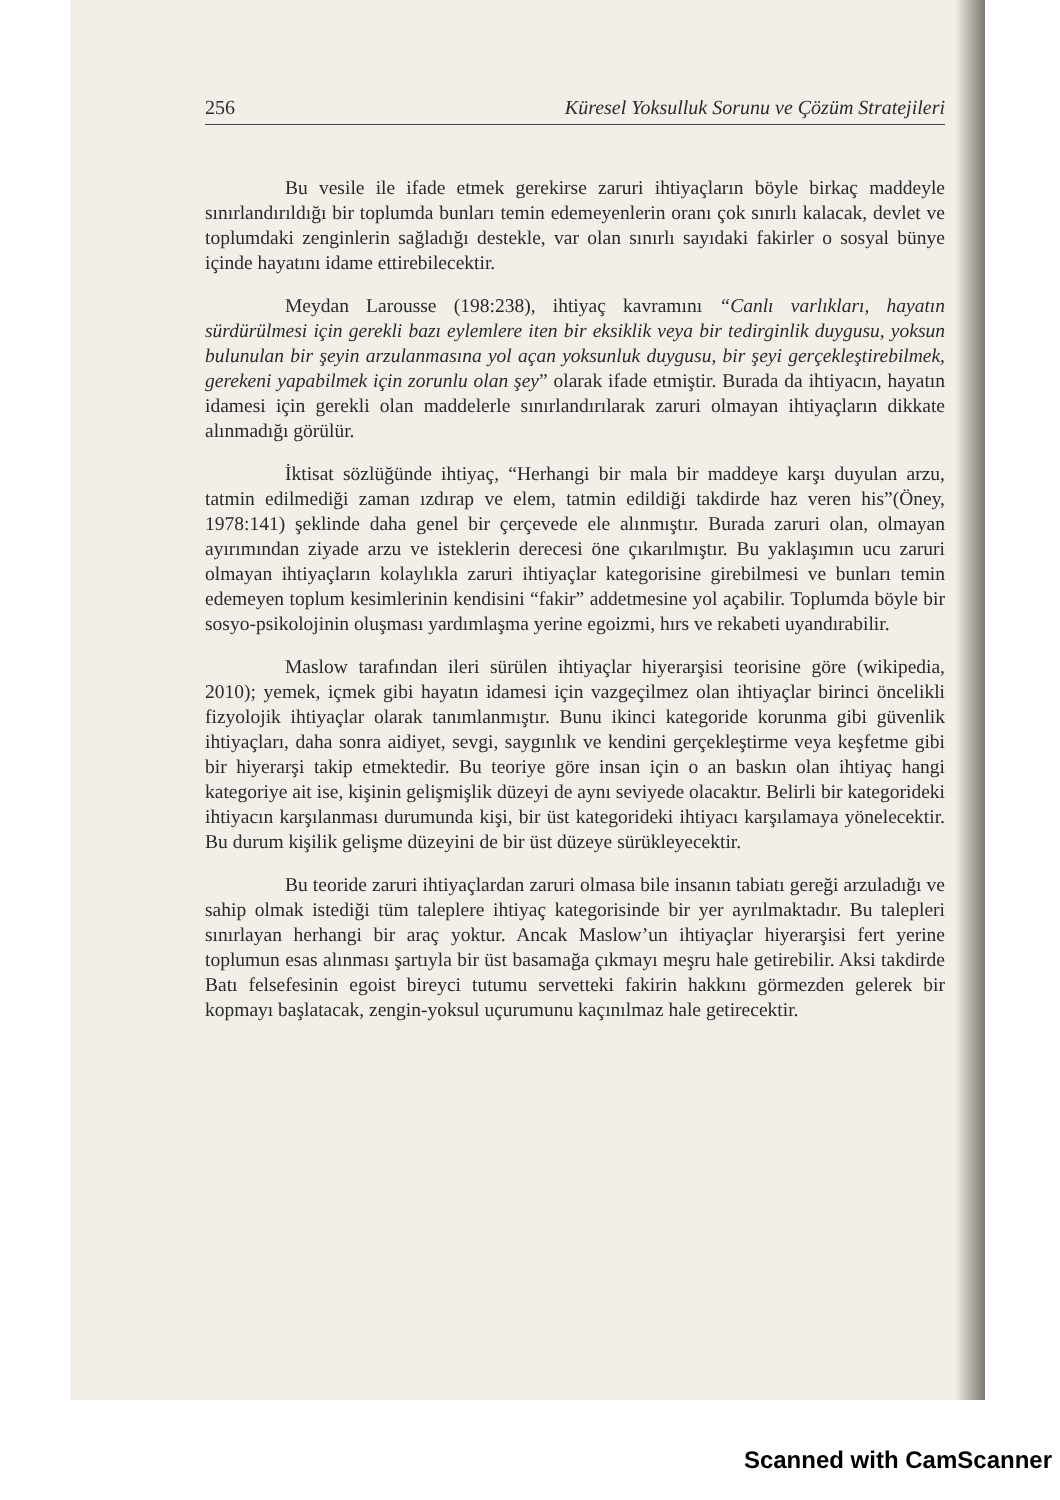256 Küresel Yoksulluk Sorunu ve Çözüm Stratejileri
Bu vesile ile ifade etmek gerekirse zaruri ihtiyaçların böyle birkaç maddeyle sınırlandırıldığı bir toplumda bunları temin edemeyenlerin oranı çok sınırlı kalacak, devlet ve toplumdaki zenginlerin sağladığı destekle, var olan sınırlı sayıdaki fakirler o sosyal bünye içinde hayatını idame ettirebilecektir.
Meydan Larousse (198:238), ihtiyaç kavramını “Canlı varlıkları, hayatın sürdürülmesi için gerekli bazı eylemlere iten bir eksiklik veya bir tedirginlik duygusu, yoksun bulunulan bir şeyin arzulanmasına yol açan yoksunluk duygusu, bir şeyi gerçekleştirebilmek, gerekeni yapabilmek için zorunlu olan şey” olarak ifade etmiştir. Burada da ihtiyacın, hayatın idamesi için gerekli olan maddelerle sınırlandırılarak zaruri olmayan ihtiyaçların dikkate alınmadığı görülür.
İktisat sözlüğünde ihtiyaç, “Herhangi bir mala bir maddeye karşı duyulan arzu, tatmin edilmediği zaman ızdırap ve elem, tatmin edildiği takdirde haz veren his”(Öney, 1978:141) şeklinde daha genel bir çerçevede ele alınmıştır. Burada zaruri olan, olmayan ayırımından ziyade arzu ve isteklerin derecesi öne çıkarılmıştır. Bu yaklaşımın ucu zaruri olmayan ihtiyaçların kolaylıkla zaruri ihtiyaçlar kategorisine girebilmesi ve bunları temin edemeyen toplum kesimlerinin kendisini “fakir” addetmesine yol açabilir. Toplumda böyle bir sosyo-psikolojinin oluşması yardımlaşma yerine egoizmi, hırs ve rekabeti uyandırabilir.
Maslow tarafından ileri sürülen ihtiyaçlar hiyerarşisi teorisine göre (wikipedia, 2010); yemek, içmek gibi hayatın idamesi için vazgeçilmez olan ihtiyaçlar birinci öncelikli fizyolojik ihtiyaçlar olarak tanımlanmıştır. Bunu ikinci kategoride korunma gibi güvenlik ihtiyaçları, daha sonra aidiyet, sevgi, saygınlık ve kendini gerçekleştirme veya keşfetme gibi bir hiyerarşi takip etmektedir. Bu teoriye göre insan için o an baskın olan ihtiyaç hangi kategoriye ait ise, kişinin gelişmişlik düzeyi de aynı seviyede olacaktır. Belirli bir kategorideki ihtiyacın karşılanması durumunda kişi, bir üst kategorideki ihtiyacı karşılamaya yönelecektir. Bu durum kişilik gelişme düzeyini de bir üst düzeye sürükleyecektir.
Bu teoride zaruri ihtiyaçlardan zaruri olmasa bile insanın tabiatı gereği arzuladığı ve sahip olmak istediği tüm taleplere ihtiyaç kategorisinde bir yer ayrılmaktadır. Bu talepleri sınırlayan herhangi bir araç yoktur. Ancak Maslow’un ihtiyaçlar hiyerarşisi fert yerine toplumun esas alınması şartıyla bir üst basamağa çıkmayı meşru hale getirebilir. Aksi takdirde Batı felsefesinin egoist bireyci tutumu servetteki fakirin hakkını görmezden gelerek bir kopmayı başlatacak, zengin-yoksul uçurumunu kaçınılmaz hale getirecektir.
Scanned with CamScanner